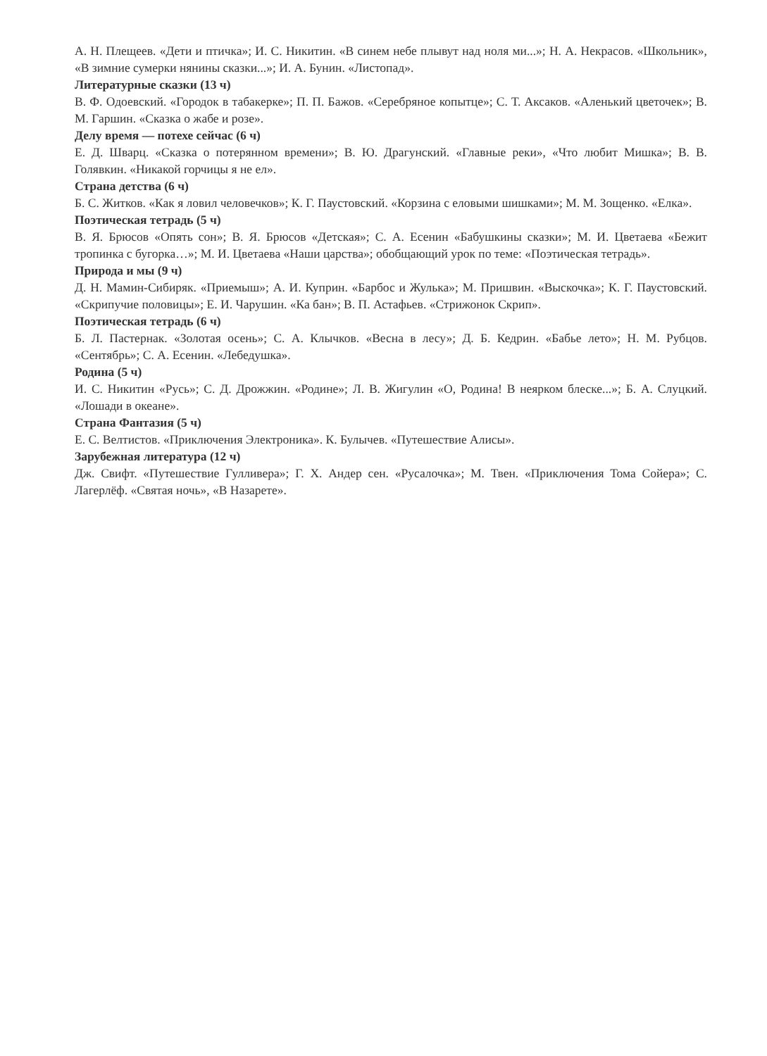А. Н. Плещеев. «Дети и птичка»; И. С. Никитин. «В синем небе плывут над ноля ми...»; Н. А. Некрасов. «Школьник», «В зимние сумерки нянины сказки...»; И. А. Бунин. «Листопад».
Литературные сказки (13 ч)
В. Ф. Одоевский. «Городок в табакерке»; П. П. Бажов. «Серебряное копытце»; С. Т. Аксаков. «Аленький цветочек»; В. М. Гаршин. «Сказка о жабе и розе».
Делу время — потехе сейчас (6 ч)
Е. Д. Шварц. «Сказка о потерянном времени»; В. Ю. Драгунский. «Главные реки», «Что любит Мишка»; В. В. Голявкин. «Никакой горчицы я не ел».
Страна детства (6 ч)
Б. С. Житков. «Как я ловил человечков»; К. Г. Паустовский. «Корзина с еловыми шишками»; М. М. Зощенко. «Елка».
Поэтическая тетрадь (5 ч)
В. Я. Брюсов «Опять сон»; В. Я. Брюсов «Детская»; С. А. Есенин «Бабушкины сказки»; М. И. Цветаева «Бежит тропинка с бугорка…»; М. И. Цветаева «Наши царства»; обобщающий урок по теме: «Поэтическая тетрадь».
Природа и мы (9 ч)
Д. Н. Мамин-Сибиряк. «Приемыш»; А. И. Куприн. «Барбос и Жулька»; М. Пришвин. «Выскочка»; К. Г. Паустовский. «Скрипучие половицы»; Е. И. Чарушин. «Ка бан»; В. П. Астафьев. «Стрижонок Скрип».
Поэтическая тетрадь (6 ч)
Б. Л. Пастернак. «Золотая осень»; С. А. Клычков. «Весна в лесу»; Д. Б. Кедрин. «Бабье лето»; Н. М. Рубцов. «Сентябрь»; С. А. Есенин. «Лебедушка».
Родина (5 ч)
И. С. Никитин «Русь»; С. Д. Дрожжин. «Родине»; Л. В. Жигулин «О, Родина! В неярком блеске...»; Б. А. Слуцкий. «Лошади в океане».
Страна Фантазия (5 ч)
Е. С. Велтистов. «Приключения Электроника». К. Булычев. «Путешествие Алисы».
Зарубежная литература (12 ч)
Дж. Свифт. «Путешествие Гулливера»; Г. Х. Андер сен. «Русалочка»; М. Твен. «Приключения Тома Сойера»; С. Лагерлёф. «Святая ночь», «В Назарете».